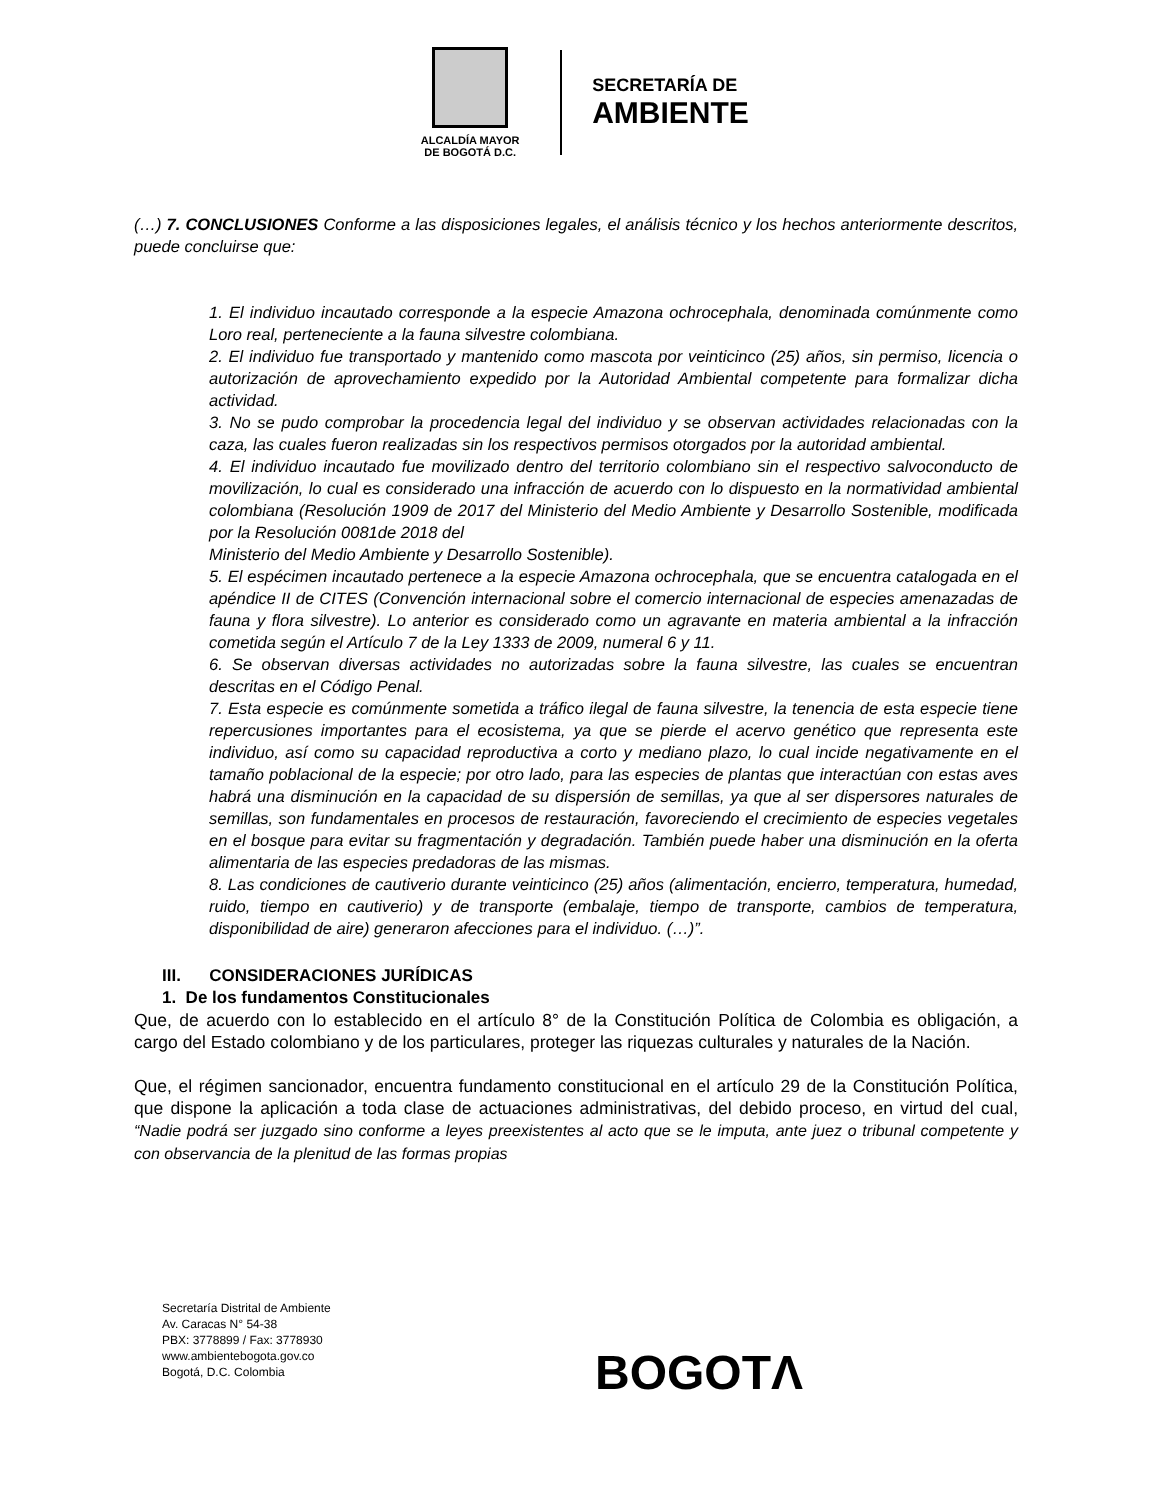ALCALDÍA MAYOR
DE BOGOTÁ D.C.
SECRETARÍA DE
AMBIENTE
(…) 7. CONCLUSIONES Conforme a las disposiciones legales, el análisis técnico y los hechos anteriormente descritos, puede concluirse que:
1. El individuo incautado corresponde a la especie Amazona ochrocephala, denominada comúnmente como Loro real, perteneciente a la fauna silvestre colombiana.
2. El individuo fue transportado y mantenido como mascota por veinticinco (25) años, sin permiso, licencia o autorización de aprovechamiento expedido por la Autoridad Ambiental competente para formalizar dicha actividad.
3. No se pudo comprobar la procedencia legal del individuo y se observan actividades relacionadas con la caza, las cuales fueron realizadas sin los respectivos permisos otorgados por la autoridad ambiental.
4. El individuo incautado fue movilizado dentro del territorio colombiano sin el respectivo salvoconducto de movilización, lo cual es considerado una infracción de acuerdo con lo dispuesto en la normatividad ambiental colombiana (Resolución 1909 de 2017 del Ministerio del Medio Ambiente y Desarrollo Sostenible, modificada por la Resolución 0081de 2018 del
Ministerio del Medio Ambiente y Desarrollo Sostenible).
5. El espécimen incautado pertenece a la especie Amazona ochrocephala, que se encuentra catalogada en el apéndice II de CITES (Convención internacional sobre el comercio internacional de especies amenazadas de fauna y flora silvestre). Lo anterior es considerado como un agravante en materia ambiental a la infracción cometida según el Artículo 7 de la Ley 1333 de 2009, numeral 6 y 11.
6. Se observan diversas actividades no autorizadas sobre la fauna silvestre, las cuales se encuentran descritas en el Código Penal.
7. Esta especie es comúnmente sometida a tráfico ilegal de fauna silvestre, la tenencia de esta especie tiene repercusiones importantes para el ecosistema, ya que se pierde el acervo genético que representa este individuo, así como su capacidad reproductiva a corto y mediano plazo, lo cual incide negativamente en el tamaño poblacional de la especie; por otro lado, para las especies de plantas que interactúan con estas aves habrá una disminución en la capacidad de su dispersión de semillas, ya que al ser dispersores naturales de semillas, son fundamentales en procesos de restauración, favoreciendo el crecimiento de especies vegetales en el bosque para evitar su fragmentación y degradación. También puede haber una disminución en la oferta alimentaria de las especies predadoras de las mismas.
8. Las condiciones de cautiverio durante veinticinco (25) años (alimentación, encierro, temperatura, humedad, ruido, tiempo en cautiverio) y de transporte (embalaje, tiempo de transporte, cambios de temperatura, disponibilidad de aire) generaron afecciones para el individuo. (…)”.
III. CONSIDERACIONES JURÍDICAS
1. De los fundamentos Constitucionales
Que, de acuerdo con lo establecido en el artículo 8° de la Constitución Política de Colombia es obligación, a cargo del Estado colombiano y de los particulares, proteger las riquezas culturales y naturales de la Nación.
Que, el régimen sancionador, encuentra fundamento constitucional en el artículo 29 de la Constitución Política, que dispone la aplicación a toda clase de actuaciones administrativas, del debido proceso, en virtud del cual, “Nadie podrá ser juzgado sino conforme a leyes preexistentes al acto que se le imputa, ante juez o tribunal competente y con observancia de la plenitud de las formas propias
Secretaría Distrital de Ambiente
Av. Caracas N° 54-38
PBX: 3778899 / Fax: 3778930
www.ambientebogota.gov.co
Bogotá, D.C. Colombia
BOGOTΛ